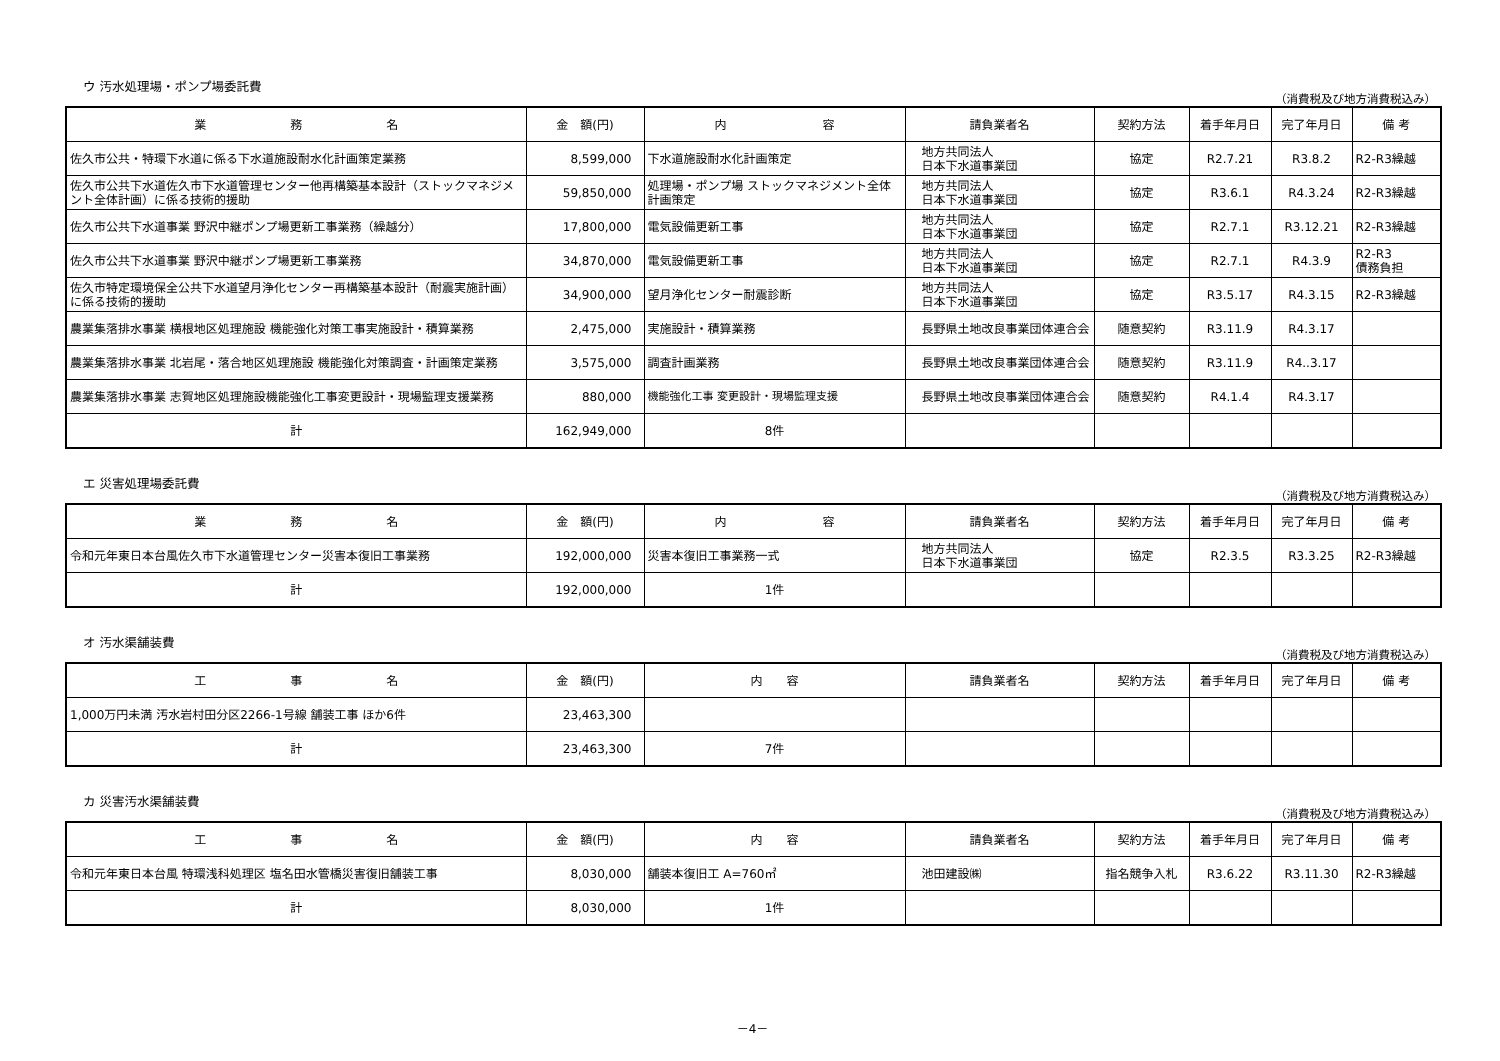ウ 汚水処理場・ポンプ場委託費
（消費税及び地方消費税込み）
| 業 務 名 | 金 額(円) | 内 容 | 請負業者名 | 契約方法 | 着手年月日 | 完了年月日 | 備 考 |
| --- | --- | --- | --- | --- | --- | --- | --- |
| 佐久市公共・特環下水道に係る下水道施設耐水化計画策定業務 | 8,599,000 | 下水道施設耐水化計画策定 | 地方共同法人 日本下水道事業団 | 協定 | R2.7.21 | R3.8.2 | R2-R3繰越 |
| 佐久市公共下水道佐久市下水道管理センター他再構築基本設計（ストックマネジメント全体計画）に係る技術的援助 | 59,850,000 | 処理場・ポンプ場 ストックマネジメント全体計画策定 | 地方共同法人 日本下水道事業団 | 協定 | R3.6.1 | R4.3.24 | R2-R3繰越 |
| 佐久市公共下水道事業 野沢中継ポンプ場更新工事業務（繰越分） | 17,800,000 | 電気設備更新工事 | 地方共同法人 日本下水道事業団 | 協定 | R2.7.1 | R3.12.21 | R2-R3繰越 |
| 佐久市公共下水道事業 野沢中継ポンプ場更新工事業務 | 34,870,000 | 電気設備更新工事 | 地方共同法人 日本下水道事業団 | 協定 | R2.7.1 | R4.3.9 | R2-R3 債務負担 |
| 佐久市特定環境保全公共下水道望月浄化センター再構築基本設計（耐震実施計画）に係る技術的援助 | 34,900,000 | 望月浄化センター耐震診断 | 地方共同法人 日本下水道事業団 | 協定 | R3.5.17 | R4.3.15 | R2-R3繰越 |
| 農業集落排水事業 横根地区処理施設 機能強化対策工事実施設計・積算業務 | 2,475,000 | 実施設計・積算業務 | 長野県土地改良事業団体連合会 | 随意契約 | R3.11.9 | R4.3.17 | |
| 農業集落排水事業 北岩尾・落合地区処理施設 機能強化対策調査・計画策定業務 | 3,575,000 | 調査計画業務 | 長野県土地改良事業団体連合会 | 随意契約 | R3.11.9 | R4..3.17 | |
| 農業集落排水事業 志賀地区処理施設機能強化工事変更設計・現場監理支援業務 | 880,000 | 機能強化工事 変更設計・現場監理支援 | 長野県土地改良事業団体連合会 | 随意契約 | R4.1.4 | R4.3.17 | |
| 計 | 162,949,000 | 8件 | | | | | |
エ 災害処理場委託費
（消費税及び地方消費税込み）
| 業 務 名 | 金 額(円) | 内 容 | 請負業者名 | 契約方法 | 着手年月日 | 完了年月日 | 備 考 |
| --- | --- | --- | --- | --- | --- | --- | --- |
| 令和元年東日本台風佐久市下水道管理センター災害本復旧工事業務 | 192,000,000 | 災害本復旧工事業務一式 | 地方共同法人 日本下水道事業団 | 協定 | R2.3.5 | R3.3.25 | R2-R3繰越 |
| 計 | 192,000,000 | 1件 | | | | | |
オ 汚水渠舗装費
（消費税及び地方消費税込み）
| 工 事 名 | 金 額(円) | 内 容 | 請負業者名 | 契約方法 | 着手年月日 | 完了年月日 | 備 考 |
| --- | --- | --- | --- | --- | --- | --- | --- |
| 1,000万円未満 汚水岩村田分区2266-1号線 舗装工事 ほか6件 | 23,463,300 | | | | | | |
| 計 | 23,463,300 | 7件 | | | | | |
カ 災害汚水渠舗装費
（消費税及び地方消費税込み）
| 工 事 名 | 金 額(円) | 内 容 | 請負業者名 | 契約方法 | 着手年月日 | 完了年月日 | 備 考 |
| --- | --- | --- | --- | --- | --- | --- | --- |
| 令和元年東日本台風 特環浅科処理区 塩名田水管橋災害復旧舗装工事 | 8,030,000 | 舗装本復旧工 A=760㎡ | 池田建設㈱ | 指名競争入札 | R3.6.22 | R3.11.30 | R2-R3繰越 |
| 計 | 8,030,000 | 1件 | | | | | |
－4－